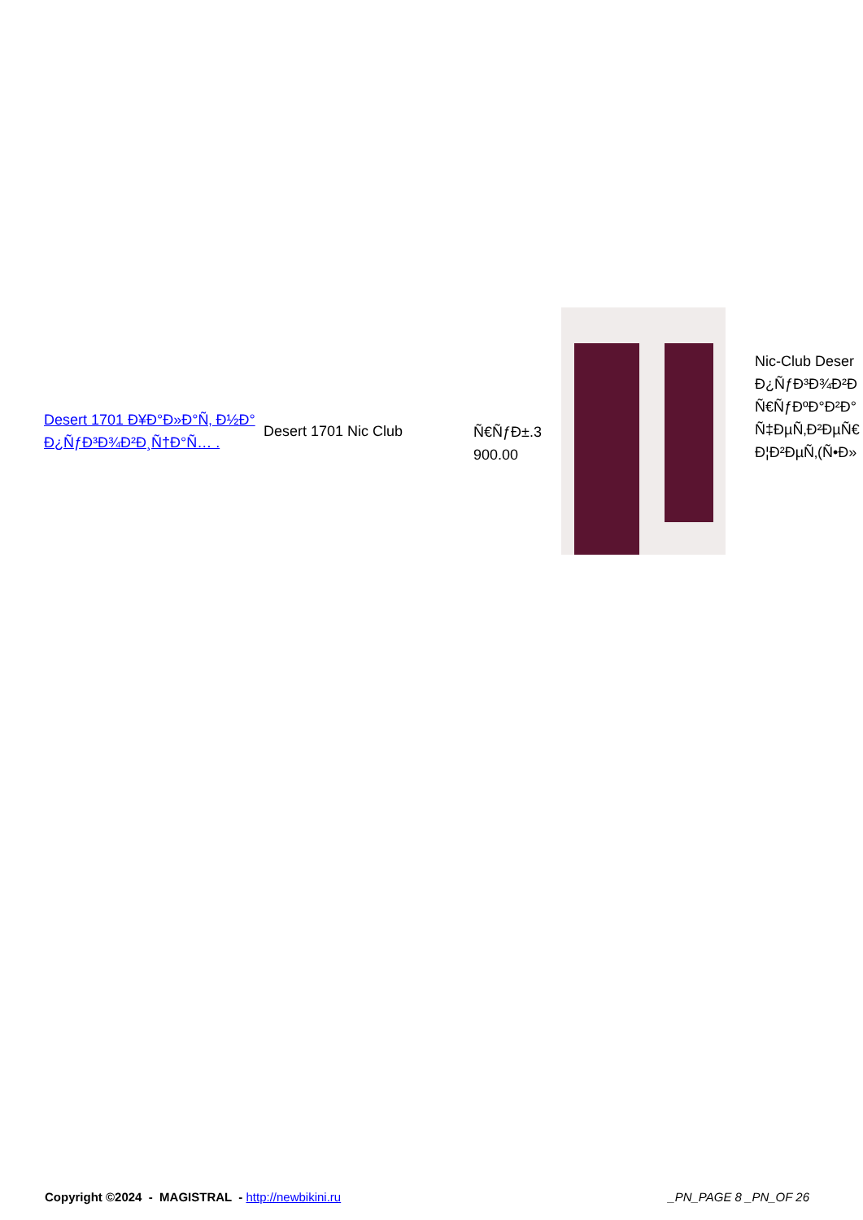| Desert 1701 Ð¥Ð°Ð»Ð°Ñ‚ Ð½Ð° Ð¿ÑƒÐ³Ð¾Ð²Ð¸Ñ†Ð°Ñ… . | Desert 1701 Nic Club | Ñ€ÑƒÐ±.3 900.00 | | Nic-Club Deser Ð¿ÑƒÐ³Ð¾Ð²Ð Ñ€ÑƒÐºÐ°Ð²Ð° Ñ‡ÐµÑ‚Ð²ÐµÑ€ Ð¦Ð²ÐµÑ‚(Ñ•Ð» |
Copyright ©2024 - MAGISTRAL - http://newbikini.ru
_PN_PAGE 8 _PN_OF 26